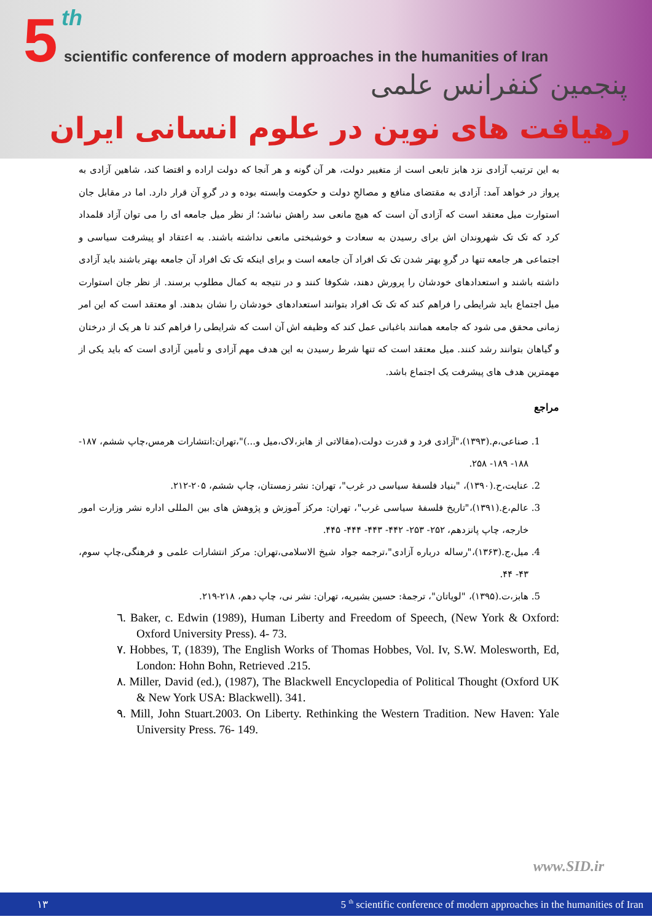5 th
scientific conference of modern approaches in the humanities of Iran
پنجمین کنفرانس علمی
رهیافت های نوین در علوم انسانی ایران
به این ترتیب آزادی نزد هابز تابعی است از متغییر دولت، هر آن گونه و هر آنجا که دولت اراده و اقتضا کند، شاهین آزادی به پرواز در خواهد آمد: آزادی به مقتضای منافع و مصالحِ دولت و حکومت وابسته بوده و در گروِ آن قرار دارد. اما در مقابل جان استوارت میل معتقد است که آزادی آن است که هیچ مانعی سد راهش نباشد؛ از نظر میل جامعه ای را می توان آزاد قلمداد کرد که تک تک شهروندان اش برای رسیدن به سعادت و خوشبختی مانعی نداشته باشند. به اعتقاد او پیشرفت سیاسی و اجتماعی هر جامعه تنها در گروِ بهتر شدن تک تک افراد آن جامعه است و برای اینکه تک تک افراد آن جامعه بهتر باشند باید آزادی داشته باشند و استعدادهای خودشان را پرورش دهند، شکوفا کنند و در نتیجه به کمال مطلوب برسند. از نظر جان استوارت میل اجتماع باید شرایطی را فراهم کند که تک تک افراد بتوانند استعدادهای خودشان را نشان بدهند. او معتقد است که این امر زمانی محقق می شود که جامعه همانند باغبانی عمل کند که وظیفه اش آن است که شرایطی را فراهم کند تا هر یک از درختان و گیاهان بتوانند رشد کنند. میل معتقد است که تنها شرط رسیدن به این هدف مهم آزادی و تأمین آزادی است که باید یکی از مهمترین هدف های پیشرفت یک اجتماع باشد.
مراجع
1. صناعی،م.(۱۳۹۳)،"آزادی فرد و قدرت دولت،(مقالاتی از هابز،لاک،میل و...)"،تهران:انتشارات هرمس،چاپ ششم، ۱۸۷- ۱۸۸- ۱۸۹- ۲۵۸.
2. عنایت،ح.(۱۳۹۰)، "بنیاد فلسفهٔ سیاسی در غرب"، تهران: نشر زمستان، چاپ ششم، ۲۰۵-۲۱۲.
3. عالم،ع.(۱۳۹۱)،"تاریخ فلسفهٔ سیاسی غرب"، تهران: مرکز آموزش و پژوهش های بین المللی اداره نشر وزارت امور خارجه، چاپ پانزدهم، ۲۵۲- ۲۵۳- ۴۴۲- ۴۴۳- ۴۴۴- ۴۴۵.
4. میل،ج.(۱۳۶۳)،"رساله درباره آزادی"،ترجمه جواد شیخ الاسلامی،تهران: مرکز انتشارات علمی و فرهنگی،چاپ سوم، ۴۳- ۴۴.
5. هابز،ت.(۱۳۹۵)، "لویاتان"، ترجمهٔ: حسین بشیریه، تهران: نشر نی، چاپ دهم، ۲۱۸-۲۱۹.
٦. Baker, c. Edwin (1989), Human Liberty and Freedom of Speech, (New York & Oxford: Oxford University Press). 4- 73.
٧. Hobbes, T, (1839), The English Works of Thomas Hobbes, Vol. Iv, S.W. Molesworth, Ed, London: Hohn Bohn, Retrieved .215.
٨. Miller, David (ed.), (1987), The Blackwell Encyclopedia of Political Thought (Oxford UK & New York USA: Blackwell). 341.
٩. Mill, John Stuart.2003. On Liberty. Rethinking the Western Tradition. New Haven: Yale University Press. 76- 149.
www.SID.ir
۱۳ 5 <sup>th</sup> scientific conference of modern approaches in the humanities of Iran